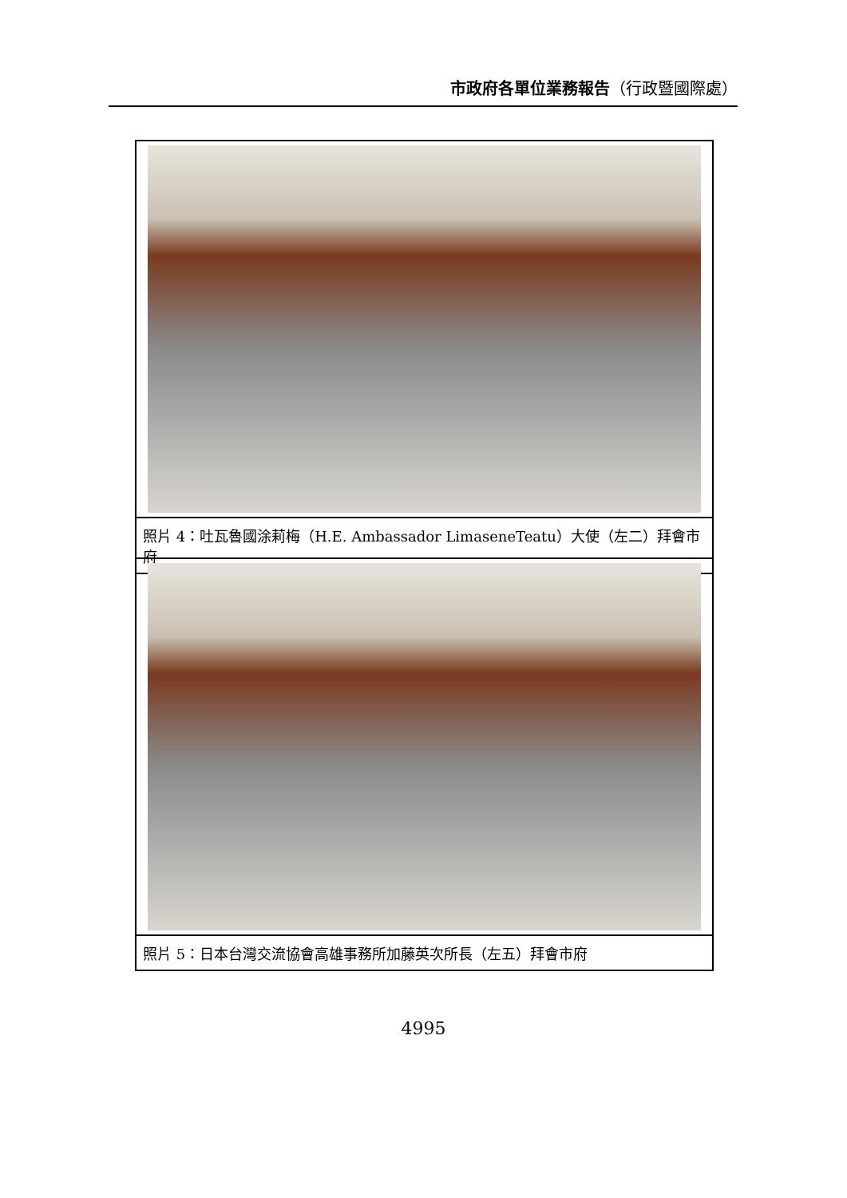市政府各單位業務報告（行政暨國際處）
照片 4：吐瓦魯國涂莉梅（H.E. Ambassador LimaseneTeatu）大使（左二）拜會市府
照片 5：日本台灣交流協會高雄事務所加藤英次所長（左五）拜會市府
4995